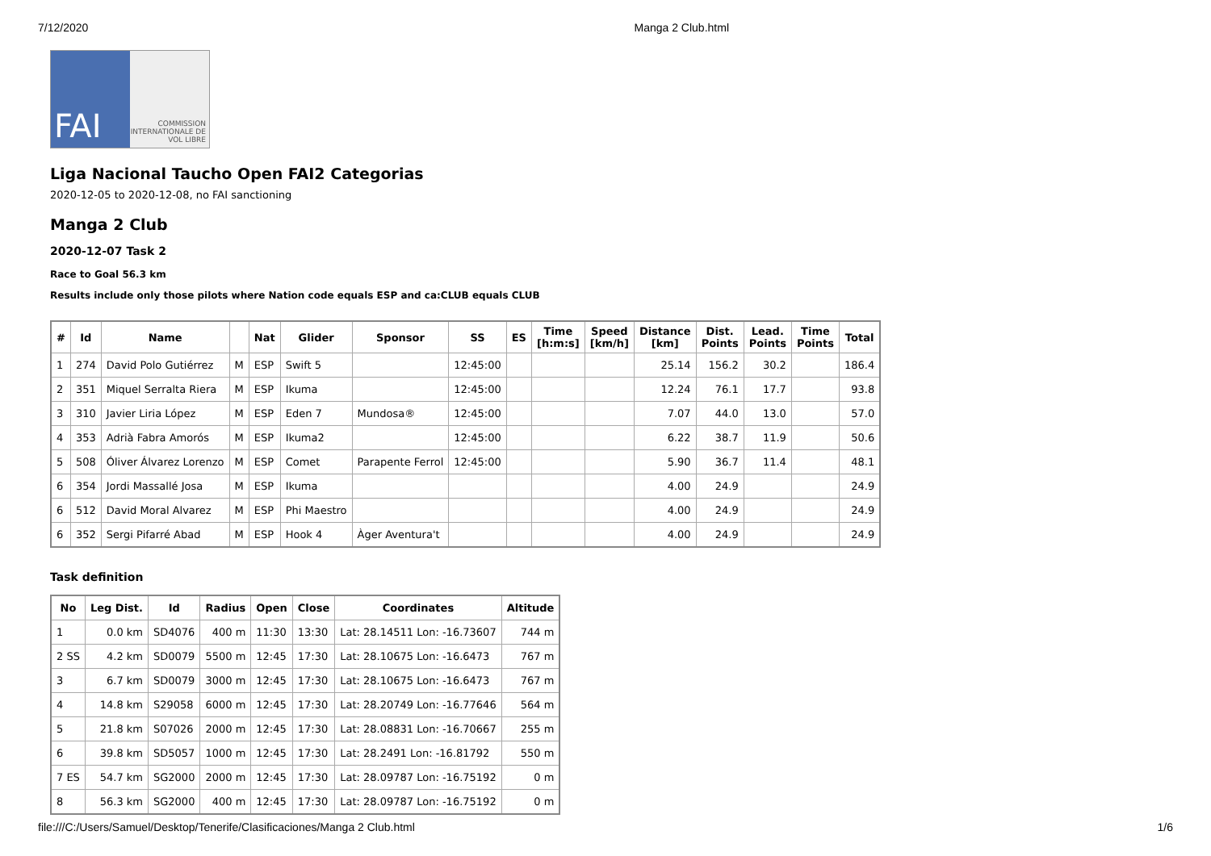7/12/2020 Manga 2 Club.html
FAI
COMMISSION INTERNATIONALE DE VOL LIBRE
Liga Nacional Taucho Open FAI2 Categorias
2020-12-05 to 2020-12-08, no FAI sanctioning
Manga 2 Club
2020-12-07 Task 2
Race to Goal 56.3 km
Results include only those pilots where Nation code equals ESP and ca:CLUB equals CLUB
| # | Id | Name | | Nat | Glider | Sponsor | SS | ES | Time [h:m:s] | Speed [km/h] | Distance [km] | Dist. Points | Lead. Points | Time Points | Total |
| --- | --- | --- | --- | --- | --- | --- | --- | --- | --- | --- | --- | --- | --- | --- | --- |
| 1 | 274 | David Polo Gutiérrez | M | ESP | Swift 5 | | 12:45:00 | | | | 25.14 | 156.2 | 30.2 | | 186.4 |
| 2 | 351 | Miquel Serralta Riera | M | ESP | Ikuma | | 12:45:00 | | | | 12.24 | 76.1 | 17.7 | | 93.8 |
| 3 | 310 | Javier Liria López | M | ESP | Eden 7 | Mundosa® | 12:45:00 | | | | 7.07 | 44.0 | 13.0 | | 57.0 |
| 4 | 353 | Adrià Fabra Amorós | M | ESP | Ikuma2 | | 12:45:00 | | | | 6.22 | 38.7 | 11.9 | | 50.6 |
| 5 | 508 | Óliver Álvarez Lorenzo | M | ESP | Comet | Parapente Ferrol | 12:45:00 | | | | 5.90 | 36.7 | 11.4 | | 48.1 |
| 6 | 354 | Jordi Massallé Josa | M | ESP | Ikuma | | | | | | 4.00 | 24.9 | | | 24.9 |
| 6 | 512 | David Moral Alvarez | M | ESP | Phi Maestro | | | | | | 4.00 | 24.9 | | | 24.9 |
| 6 | 352 | Sergi Pifarré Abad | M | ESP | Hook 4 | Àger Aventura't | | | | | 4.00 | 24.9 | | | 24.9 |
Task definition
| No | Leg Dist. | Id | Radius | Open | Close | Coordinates | Altitude |
| --- | --- | --- | --- | --- | --- | --- | --- |
| 1 | 0.0 km | SD4076 | 400 m | 11:30 | 13:30 | Lat: 28.14511 Lon: -16.73607 | 744 m |
| 2 SS | 4.2 km | SD0079 | 5500 m | 12:45 | 17:30 | Lat: 28.10675 Lon: -16.6473 | 767 m |
| 3 | 6.7 km | SD0079 | 3000 m | 12:45 | 17:30 | Lat: 28.10675 Lon: -16.6473 | 767 m |
| 4 | 14.8 km | S29058 | 6000 m | 12:45 | 17:30 | Lat: 28.20749 Lon: -16.77646 | 564 m |
| 5 | 21.8 km | S07026 | 2000 m | 12:45 | 17:30 | Lat: 28.08831 Lon: -16.70667 | 255 m |
| 6 | 39.8 km | SD5057 | 1000 m | 12:45 | 17:30 | Lat: 28.2491 Lon: -16.81792 | 550 m |
| 7 ES | 54.7 km | SG2000 | 2000 m | 12:45 | 17:30 | Lat: 28.09787 Lon: -16.75192 | 0 m |
| 8 | 56.3 km | SG2000 | 400 m | 12:45 | 17:30 | Lat: 28.09787 Lon: -16.75192 | 0 m |
file:///C:/Users/Samuel/Desktop/Tenerife/Clasificaciones/Manga 2 Club.html 1/6